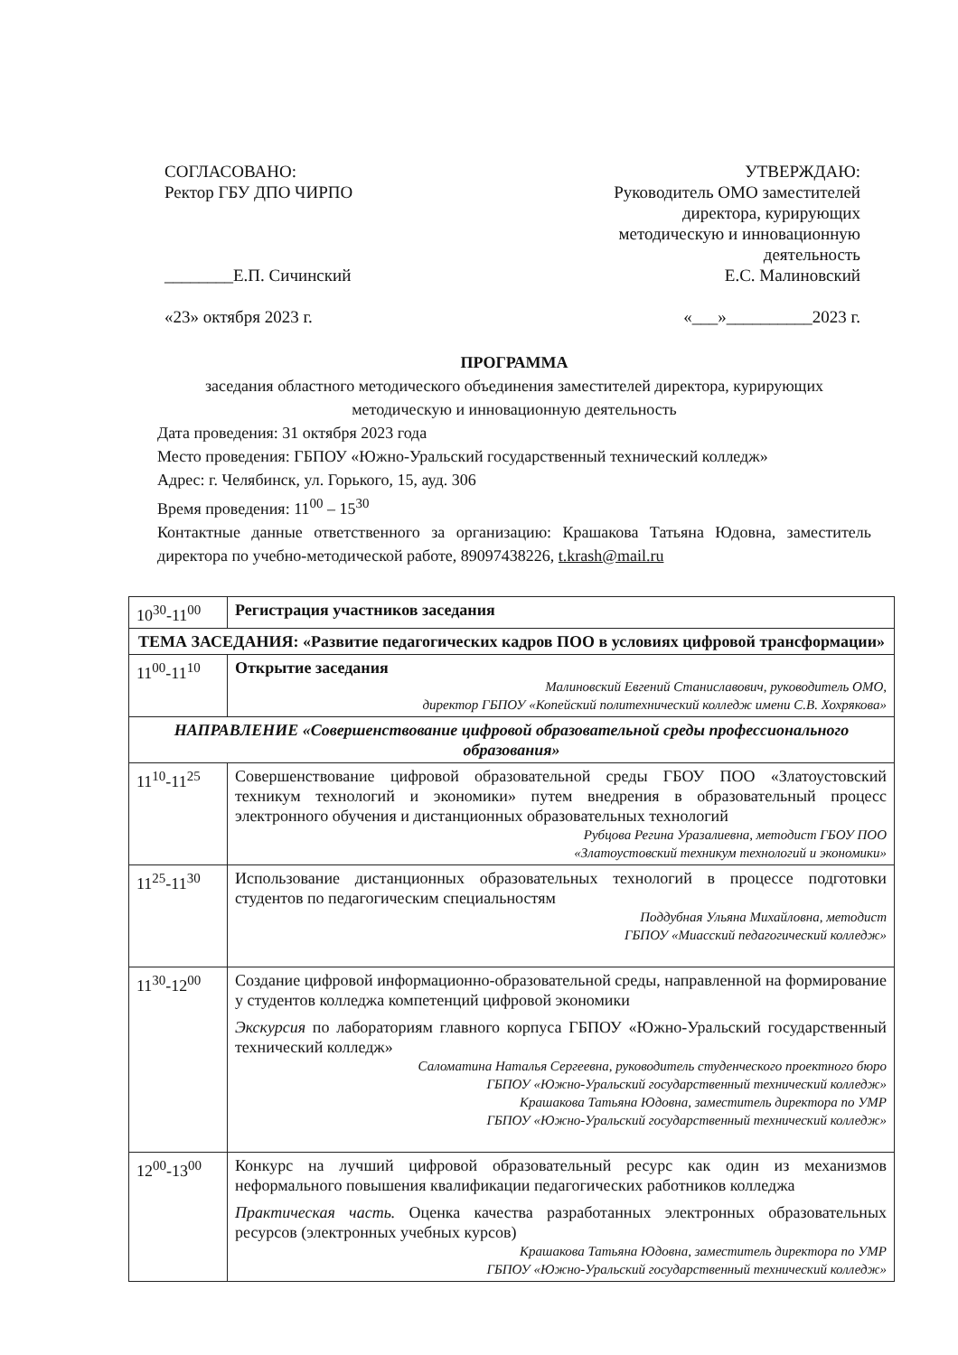СОГЛАСОВАНО:
Ректор ГБУ ДПО ЧИРПО
________Е.П. Сичинский
«23» октября 2023 г.
УТВЕРЖДАЮ:
Руководитель ОМО заместителей
директора, курирующих
методическую и инновационную
деятельность
Е.С. Малиновский
«___»__________2023 г.
ПРОГРАММА
заседания областного методического объединения заместителей директора, курирующих методическую и инновационную деятельность
Дата проведения: 31 октября 2023 года
Место проведения: ГБПОУ «Южно-Уральский государственный технический колледж»
Адрес: г. Челябинск, ул. Горького, 15, ауд. 306
Время проведения: 11<sup>00</sup> – 15<sup>30</sup>
Контактные данные ответственного за организацию: Крашакова Татьяна Юдовна, заместитель директора по учебно-методической работе, 89097438226, t.krash@mail.ru
| 10<sup>30</sup>-11<sup>00</sup> | Регистрация участников заседания |
| ТЕМА ЗАСЕДАНИЯ: «Развитие педагогических кадров ПОО в условиях цифровой трансформации» | |
| 11<sup>00</sup>-11<sup>10</sup> | Открытие заседания Малиновский Евгений Станиславович, руководитель ОМО, директор ГБПОУ «Копейский политехнический колледж имени С.В. Хохрякова» |
| НАПРАВЛЕНИЕ «Совершенствование цифровой образовательной среды профессионального образования» | |
| 11<sup>10</sup>-11<sup>25</sup> | Совершенствование цифровой образовательной среды ГБОУ ПОО «Златоустовский техникум технологий и экономики» путем внедрения в образовательный процесс электронного обучения и дистанционных образовательных технологий Рубцова Регина Уразалиевна, методист ГБОУ ПОО «Златоустовский техникум технологий и экономики» |
| 11<sup>25</sup>-11<sup>30</sup> | Использование дистанционных образовательных технологий в процессе подготовки студентов по педагогическим специальностям Поддубная Ульяна Михайловна, методист ГБПОУ «Миасский педагогический колледж» |
| 11<sup>30</sup>-12<sup>00</sup> | Создание цифровой информационно-образовательной среды, направленной на формирование у студентов колледжа компетенций цифровой экономики Экскурсия по лабораториям главного корпуса ГБПОУ «Южно-Уральский государственный технический колледж» Саломатина Наталья Сергеевна, руководитель студенческого проектного бюро ГБПОУ «Южно-Уральский государственный технический колледж» Крашакова Татьяна Юдовна, заместитель директора по УМР ГБПОУ «Южно-Уральский государственный технический колледж» |
| 12<sup>00</sup>-13<sup>00</sup> | Конкурс на лучший цифровой образовательный ресурс как один из механизмов неформального повышения квалификации педагогических работников колледжа Практическая часть. Оценка качества разработанных электронных образовательных ресурсов (электронных учебных курсов) Крашакова Татьяна Юдовна, заместитель директора по УМР ГБПОУ «Южно-Уральский государственный технический колледж» |